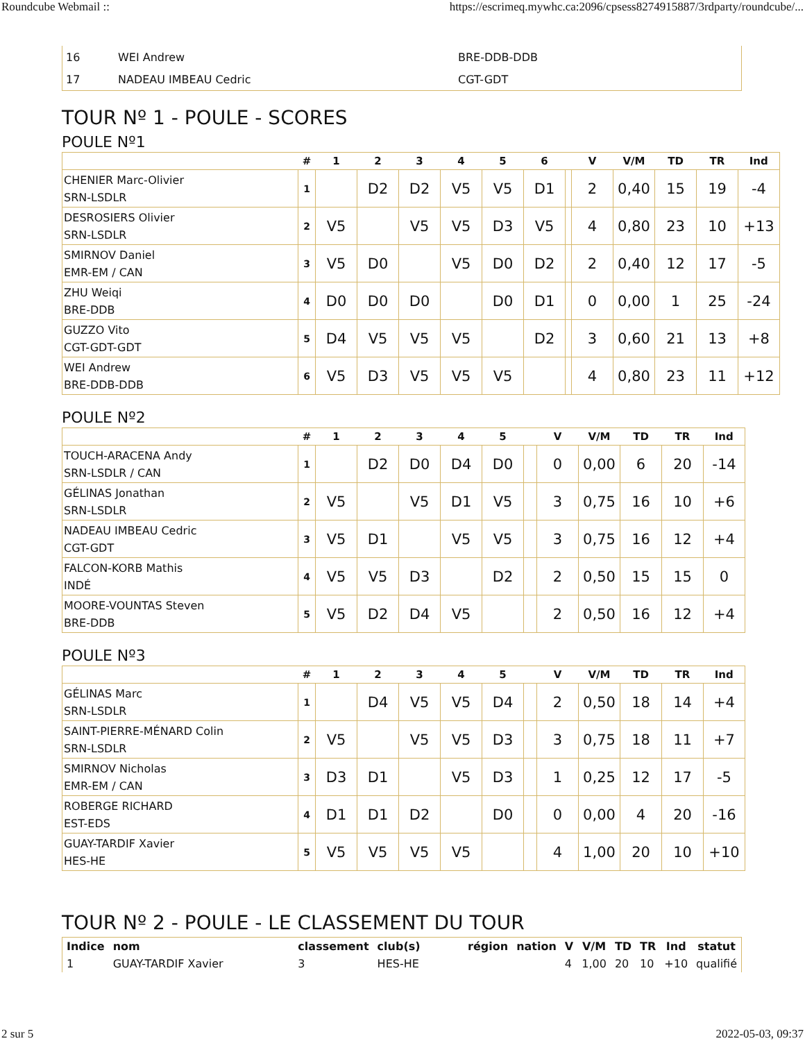Roundcube Webmail :: https://escrimeq.mywhc.ca:2096/cpsess8274915887/3rdparty/roundcube/...
| 16 | WEI Andrew | BRE-DDB-DDB |
| 17 | NADEAU IMBEAU Cedric | CGT-GDT |
TOUR Nº 1 - POULE - SCORES
POULE Nº1
| | # | 1 | 2 | 3 | 4 | 5 | 6 | | V | V/M | TD | TR | Ind |
| --- | --- | --- | --- | --- | --- | --- | --- | --- | --- | --- | --- | --- | --- |
| CHENIER Marc-Olivier SRN-LSDLR | 1 | | D2 | D2 | V5 | V5 | D1 | | 2 | 0,40 | 15 | 19 | -4 |
| DESROSIERS Olivier SRN-LSDLR | 2 | V5 | | V5 | V5 | D3 | V5 | | 4 | 0,80 | 23 | 10 | +13 |
| SMIRNOV Daniel EMR-EM / CAN | 3 | V5 | D0 | | V5 | D0 | D2 | | 2 | 0,40 | 12 | 17 | -5 |
| ZHU Weiqi BRE-DDB | 4 | D0 | D0 | D0 | | D0 | D1 | | 0 | 0,00 | 1 | 25 | -24 |
| GUZZO Vito CGT-GDT-GDT | 5 | D4 | V5 | V5 | V5 | | D2 | | 3 | 0,60 | 21 | 13 | +8 |
| WEI Andrew BRE-DDB-DDB | 6 | V5 | D3 | V5 | V5 | V5 | | | 4 | 0,80 | 23 | 11 | +12 |
POULE Nº2
| | # | 1 | 2 | 3 | 4 | 5 | | V | V/M | TD | TR | Ind |
| --- | --- | --- | --- | --- | --- | --- | --- | --- | --- | --- | --- | --- |
| TOUCH-ARACENA Andy SRN-LSDLR / CAN | 1 | | D2 | D0 | D4 | D0 | | 0 | 0,00 | 6 | 20 | -14 |
| GÉLINAS Jonathan SRN-LSDLR | 2 | V5 | | V5 | D1 | V5 | | 3 | 0,75 | 16 | 10 | +6 |
| NADEAU IMBEAU Cedric CGT-GDT | 3 | V5 | D1 | | V5 | V5 | | 3 | 0,75 | 16 | 12 | +4 |
| FALCON-KORB Mathis INDÉ | 4 | V5 | V5 | D3 | | D2 | | 2 | 0,50 | 15 | 15 | 0 |
| MOORE-VOUNTAS Steven BRE-DDB | 5 | V5 | D2 | D4 | V5 | | | 2 | 0,50 | 16 | 12 | +4 |
POULE Nº3
| | # | 1 | 2 | 3 | 4 | 5 | | V | V/M | TD | TR | Ind |
| --- | --- | --- | --- | --- | --- | --- | --- | --- | --- | --- | --- | --- |
| GÉLINAS Marc SRN-LSDLR | 1 | | D4 | V5 | V5 | D4 | | 2 | 0,50 | 18 | 14 | +4 |
| SAINT-PIERRE-MÉNARD Colin SRN-LSDLR | 2 | V5 | | V5 | V5 | D3 | | 3 | 0,75 | 18 | 11 | +7 |
| SMIRNOV Nicholas EMR-EM / CAN | 3 | D3 | D1 | | V5 | D3 | | 1 | 0,25 | 12 | 17 | -5 |
| ROBERGE RICHARD EST-EDS | 4 | D1 | D1 | D2 | | D0 | | 0 | 0,00 | 4 | 20 | -16 |
| GUAY-TARDIF Xavier HES-HE | 5 | V5 | V5 | V5 | V5 | | | 4 | 1,00 | 20 | 10 | +10 |
TOUR Nº 2 - POULE - LE CLASSEMENT DU TOUR
| Indice | nom | classement | club(s) | région | nation | V | V/M | TD | TR | Ind | statut |
| --- | --- | --- | --- | --- | --- | --- | --- | --- | --- | --- | --- |
| 1 | GUAY-TARDIF Xavier | 3 | HES-HE | | | 4 | 1,00 | 20 | 10 | +10 | qualifié |
2 sur 5 2022-05-03, 09:37